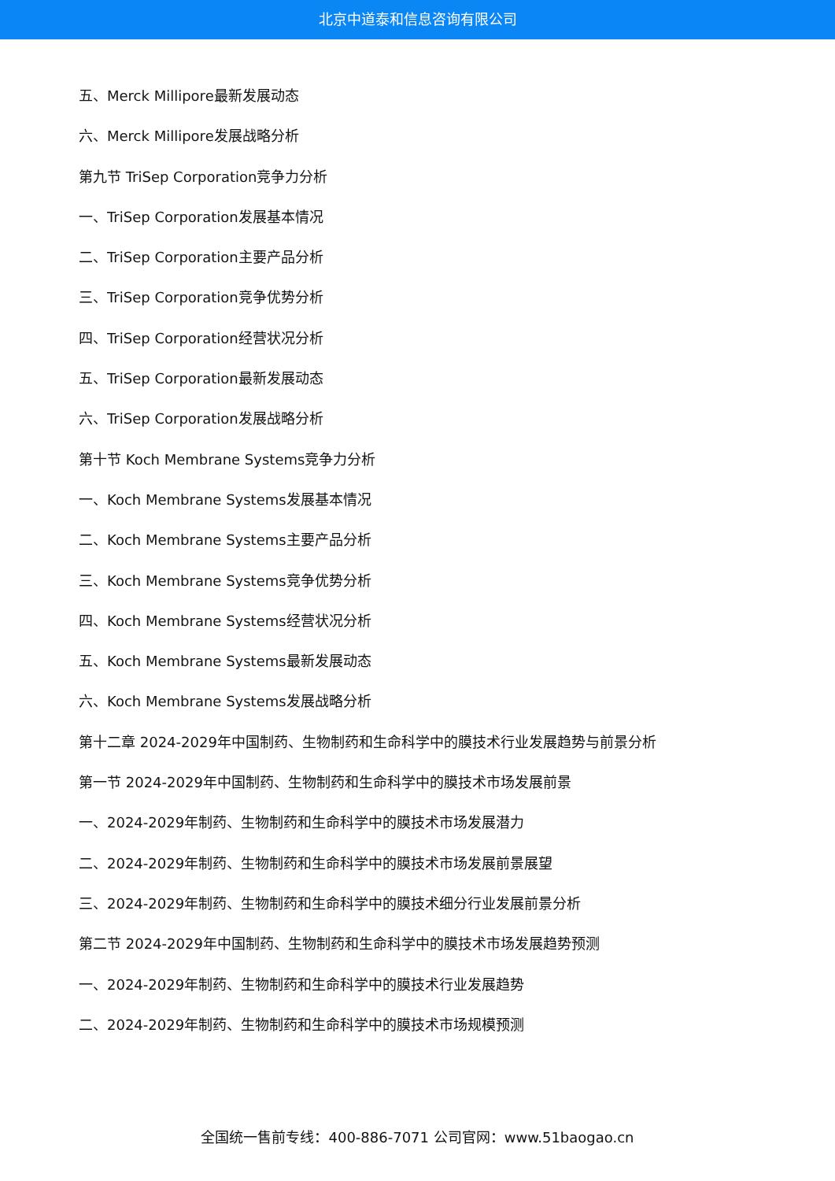北京中道泰和信息咨询有限公司
五、Merck Millipore最新发展动态
六、Merck Millipore发展战略分析
第九节 TriSep Corporation竞争力分析
一、TriSep Corporation发展基本情况
二、TriSep Corporation主要产品分析
三、TriSep Corporation竞争优势分析
四、TriSep Corporation经营状况分析
五、TriSep Corporation最新发展动态
六、TriSep Corporation发展战略分析
第十节 Koch Membrane Systems竞争力分析
一、Koch Membrane Systems发展基本情况
二、Koch Membrane Systems主要产品分析
三、Koch Membrane Systems竞争优势分析
四、Koch Membrane Systems经营状况分析
五、Koch Membrane Systems最新发展动态
六、Koch Membrane Systems发展战略分析
第十二章 2024-2029年中国制药、生物制药和生命科学中的膜技术行业发展趋势与前景分析
第一节 2024-2029年中国制药、生物制药和生命科学中的膜技术市场发展前景
一、2024-2029年制药、生物制药和生命科学中的膜技术市场发展潜力
二、2024-2029年制药、生物制药和生命科学中的膜技术市场发展前景展望
三、2024-2029年制药、生物制药和生命科学中的膜技术细分行业发展前景分析
第二节 2024-2029年中国制药、生物制药和生命科学中的膜技术市场发展趋势预测
一、2024-2029年制药、生物制药和生命科学中的膜技术行业发展趋势
二、2024-2029年制药、生物制药和生命科学中的膜技术市场规模预测
全国统一售前专线：400-886-7071 公司官网：www.51baogao.cn